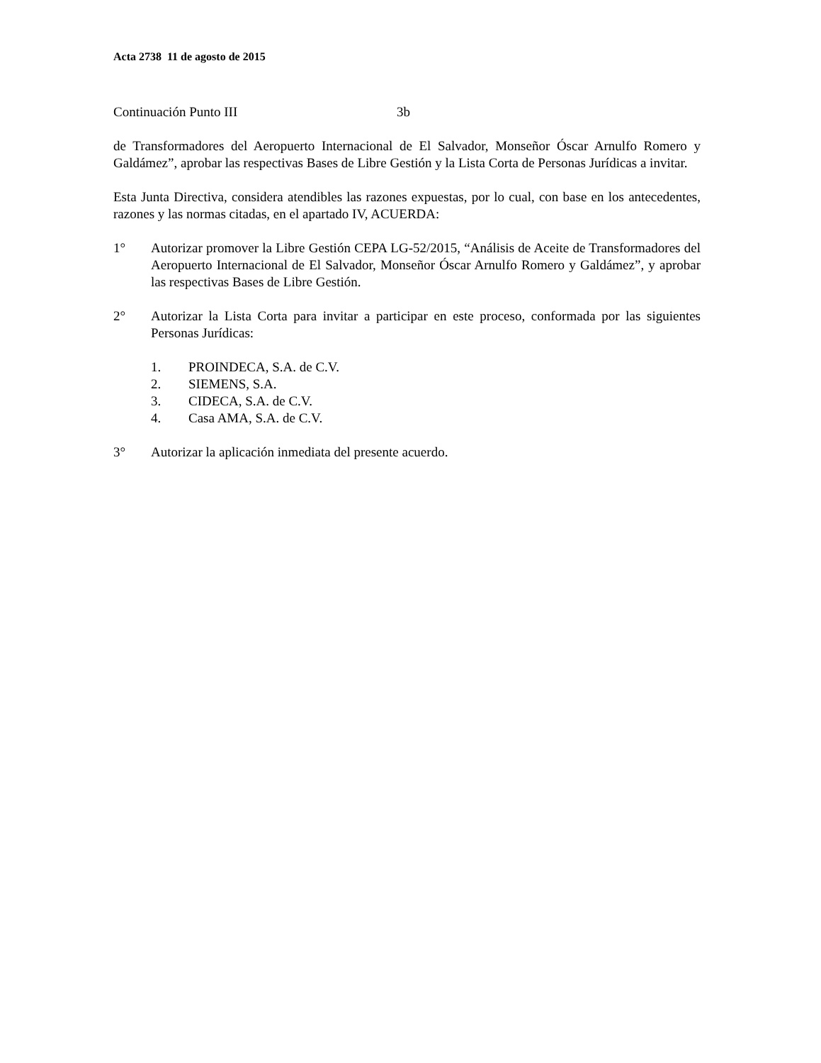Acta 2738 11 de agosto de 2015
Continuación Punto III 3b
de Transformadores del Aeropuerto Internacional de El Salvador, Monseñor Óscar Arnulfo Romero y Galdámez”, aprobar las respectivas Bases de Libre Gestión y la Lista Corta de Personas Jurídicas a invitar.
Esta Junta Directiva, considera atendibles las razones expuestas, por lo cual, con base en los antecedentes, razones y las normas citadas, en el apartado IV, ACUERDA:
1° Autorizar promover la Libre Gestión CEPA LG-52/2015, “Análisis de Aceite de Transformadores del Aeropuerto Internacional de El Salvador, Monseñor Óscar Arnulfo Romero y Galdámez”, y aprobar las respectivas Bases de Libre Gestión.
2° Autorizar la Lista Corta para invitar a participar en este proceso, conformada por las siguientes Personas Jurídicas:
1. PROINDECA, S.A. de C.V.
2. SIEMENS, S.A.
3. CIDECA, S.A. de C.V.
4. Casa AMA, S.A. de C.V.
3° Autorizar la aplicación inmediata del presente acuerdo.